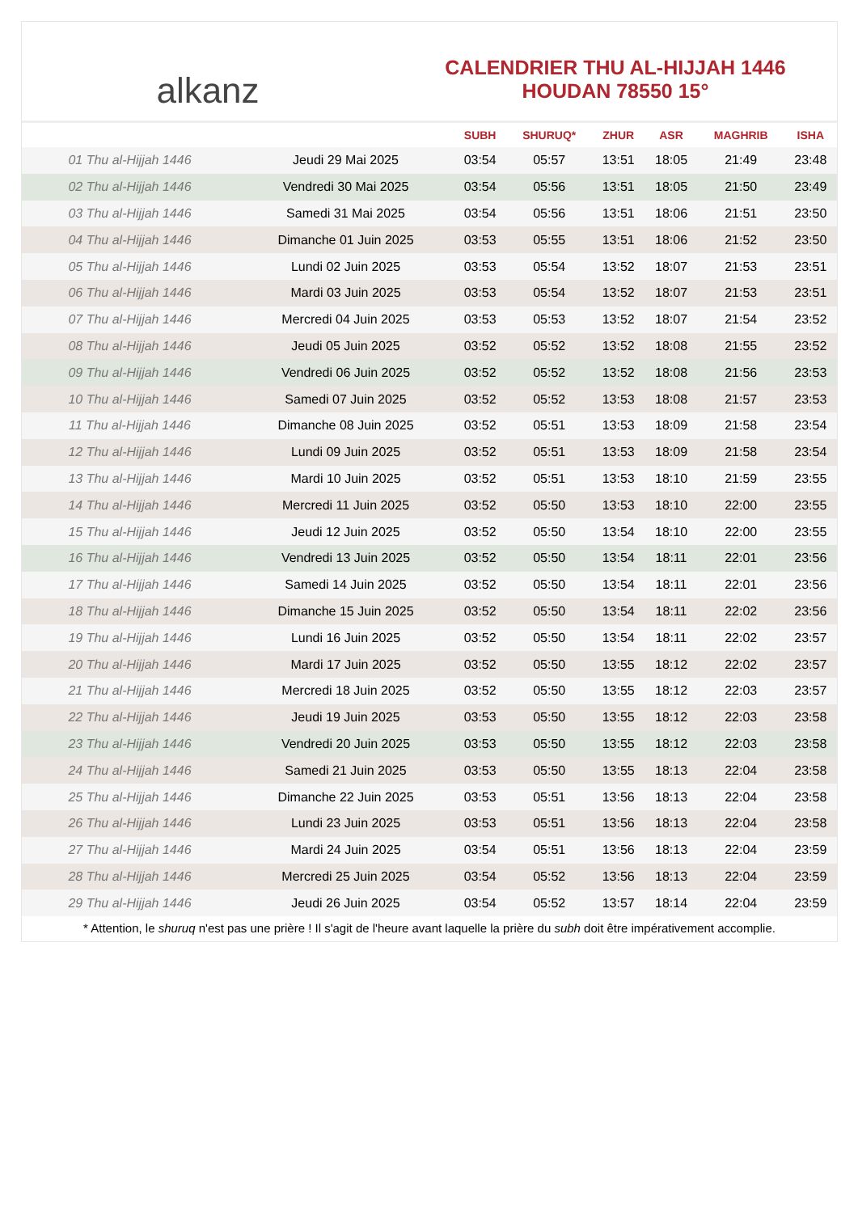alkanz
CALENDRIER THU AL-HIJJAH 1446
HOUDAN 78550 15°
| | | SUBH | SHURUQ* | ZHUR | ASR | MAGHRIB | ISHA |
| --- | --- | --- | --- | --- | --- | --- | --- |
| 01 Thu al-Hijjah 1446 | Jeudi 29 Mai 2025 | 03:54 | 05:57 | 13:51 | 18:05 | 21:49 | 23:48 |
| 02 Thu al-Hijjah 1446 | Vendredi 30 Mai 2025 | 03:54 | 05:56 | 13:51 | 18:05 | 21:50 | 23:49 |
| 03 Thu al-Hijjah 1446 | Samedi 31 Mai 2025 | 03:54 | 05:56 | 13:51 | 18:06 | 21:51 | 23:50 |
| 04 Thu al-Hijjah 1446 | Dimanche 01 Juin 2025 | 03:53 | 05:55 | 13:51 | 18:06 | 21:52 | 23:50 |
| 05 Thu al-Hijjah 1446 | Lundi 02 Juin 2025 | 03:53 | 05:54 | 13:52 | 18:07 | 21:53 | 23:51 |
| 06 Thu al-Hijjah 1446 | Mardi 03 Juin 2025 | 03:53 | 05:54 | 13:52 | 18:07 | 21:53 | 23:51 |
| 07 Thu al-Hijjah 1446 | Mercredi 04 Juin 2025 | 03:53 | 05:53 | 13:52 | 18:07 | 21:54 | 23:52 |
| 08 Thu al-Hijjah 1446 | Jeudi 05 Juin 2025 | 03:52 | 05:52 | 13:52 | 18:08 | 21:55 | 23:52 |
| 09 Thu al-Hijjah 1446 | Vendredi 06 Juin 2025 | 03:52 | 05:52 | 13:52 | 18:08 | 21:56 | 23:53 |
| 10 Thu al-Hijjah 1446 | Samedi 07 Juin 2025 | 03:52 | 05:52 | 13:53 | 18:08 | 21:57 | 23:53 |
| 11 Thu al-Hijjah 1446 | Dimanche 08 Juin 2025 | 03:52 | 05:51 | 13:53 | 18:09 | 21:58 | 23:54 |
| 12 Thu al-Hijjah 1446 | Lundi 09 Juin 2025 | 03:52 | 05:51 | 13:53 | 18:09 | 21:58 | 23:54 |
| 13 Thu al-Hijjah 1446 | Mardi 10 Juin 2025 | 03:52 | 05:51 | 13:53 | 18:10 | 21:59 | 23:55 |
| 14 Thu al-Hijjah 1446 | Mercredi 11 Juin 2025 | 03:52 | 05:50 | 13:53 | 18:10 | 22:00 | 23:55 |
| 15 Thu al-Hijjah 1446 | Jeudi 12 Juin 2025 | 03:52 | 05:50 | 13:54 | 18:10 | 22:00 | 23:55 |
| 16 Thu al-Hijjah 1446 | Vendredi 13 Juin 2025 | 03:52 | 05:50 | 13:54 | 18:11 | 22:01 | 23:56 |
| 17 Thu al-Hijjah 1446 | Samedi 14 Juin 2025 | 03:52 | 05:50 | 13:54 | 18:11 | 22:01 | 23:56 |
| 18 Thu al-Hijjah 1446 | Dimanche 15 Juin 2025 | 03:52 | 05:50 | 13:54 | 18:11 | 22:02 | 23:56 |
| 19 Thu al-Hijjah 1446 | Lundi 16 Juin 2025 | 03:52 | 05:50 | 13:54 | 18:11 | 22:02 | 23:57 |
| 20 Thu al-Hijjah 1446 | Mardi 17 Juin 2025 | 03:52 | 05:50 | 13:55 | 18:12 | 22:02 | 23:57 |
| 21 Thu al-Hijjah 1446 | Mercredi 18 Juin 2025 | 03:52 | 05:50 | 13:55 | 18:12 | 22:03 | 23:57 |
| 22 Thu al-Hijjah 1446 | Jeudi 19 Juin 2025 | 03:53 | 05:50 | 13:55 | 18:12 | 22:03 | 23:58 |
| 23 Thu al-Hijjah 1446 | Vendredi 20 Juin 2025 | 03:53 | 05:50 | 13:55 | 18:12 | 22:03 | 23:58 |
| 24 Thu al-Hijjah 1446 | Samedi 21 Juin 2025 | 03:53 | 05:50 | 13:55 | 18:13 | 22:04 | 23:58 |
| 25 Thu al-Hijjah 1446 | Dimanche 22 Juin 2025 | 03:53 | 05:51 | 13:56 | 18:13 | 22:04 | 23:58 |
| 26 Thu al-Hijjah 1446 | Lundi 23 Juin 2025 | 03:53 | 05:51 | 13:56 | 18:13 | 22:04 | 23:58 |
| 27 Thu al-Hijjah 1446 | Mardi 24 Juin 2025 | 03:54 | 05:51 | 13:56 | 18:13 | 22:04 | 23:59 |
| 28 Thu al-Hijjah 1446 | Mercredi 25 Juin 2025 | 03:54 | 05:52 | 13:56 | 18:13 | 22:04 | 23:59 |
| 29 Thu al-Hijjah 1446 | Jeudi 26 Juin 2025 | 03:54 | 05:52 | 13:57 | 18:14 | 22:04 | 23:59 |
* Attention, le shuruq n'est pas une prière ! Il s'agit de l'heure avant laquelle la prière du subh doit être impérativement accomplie.